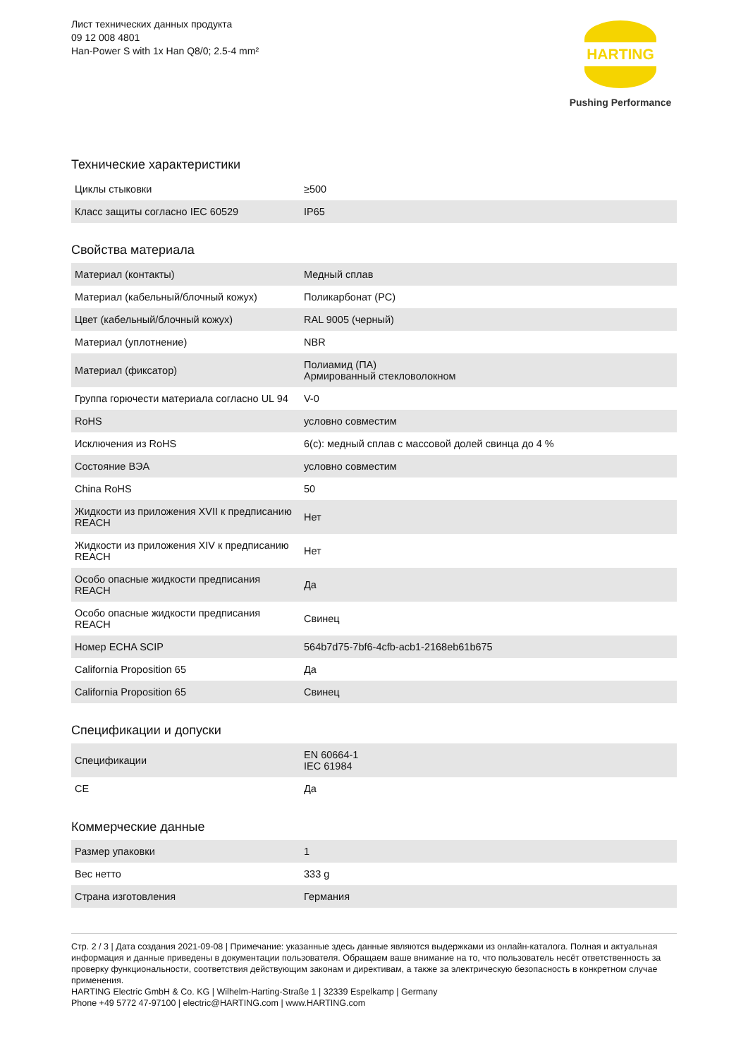Лист технических данных продукта
09 12 008 4801
Han-Power S with 1x Han Q8/0; 2.5-4 mm²
HARTING
Pushing Performance
Технические характеристики
| Циклы стыковки | ≥500 |
| Класс защиты согласно IEC 60529 | IP65 |
Свойства материала
| Материал (контакты) | Медный сплав |
| Материал (кабельный/блочный кожух) | Поликарбонат (PC) |
| Цвет (кабельный/блочный кожух) | RAL 9005 (черный) |
| Материал (уплотнение) | NBR |
| Материал (фиксатор) | Полиамид (ПА) Армированный стекловолокном |
| Группа горючести материала согласно UL 94 | V-0 |
| RoHS | условно совместим |
| Исключения из RoHS | 6(c): медный сплав с массовой долей свинца до 4 % |
| Состояние ВЭА | условно совместим |
| China RoHS | 50 |
| Жидкости из приложения XVII к предписанию REACH | Нет |
| Жидкости из приложения XIV к предписанию REACH | Нет |
| Особо опасные жидкости предписания REACH | Да |
| Особо опасные жидкости предписания REACH | Свинец |
| Номер ECHA SCIP | 564b7d75-7bf6-4cfb-acb1-2168eb61b675 |
| California Proposition 65 | Да |
| California Proposition 65 | Свинец |
Спецификации и допуски
| Спецификации | EN 60664-1 IEC 61984 |
| CE | Да |
Коммерческие данные
| Размер упаковки | 1 |
| Вес нетто | 333 g |
| Страна изготовления | Германия |
Стр. 2 / 3 | Дата создания 2021-09-08 | Примечание: указанные здесь данные являются выдержками из онлайн-каталога. Полная и актуальная информация и данные приведены в документации пользователя. Обращаем ваше внимание на то, что пользователь несёт ответственность за проверку функциональности, соответствия действующим законам и директивам, а также за электрическую безопасность в конкретном случае применения.
HARTING Electric GmbH & Co. KG | Wilhelm-Harting-Straße 1 | 32339 Espelkamp | Germany
Phone +49 5772 47-97100 | electric@HARTING.com | www.HARTING.com